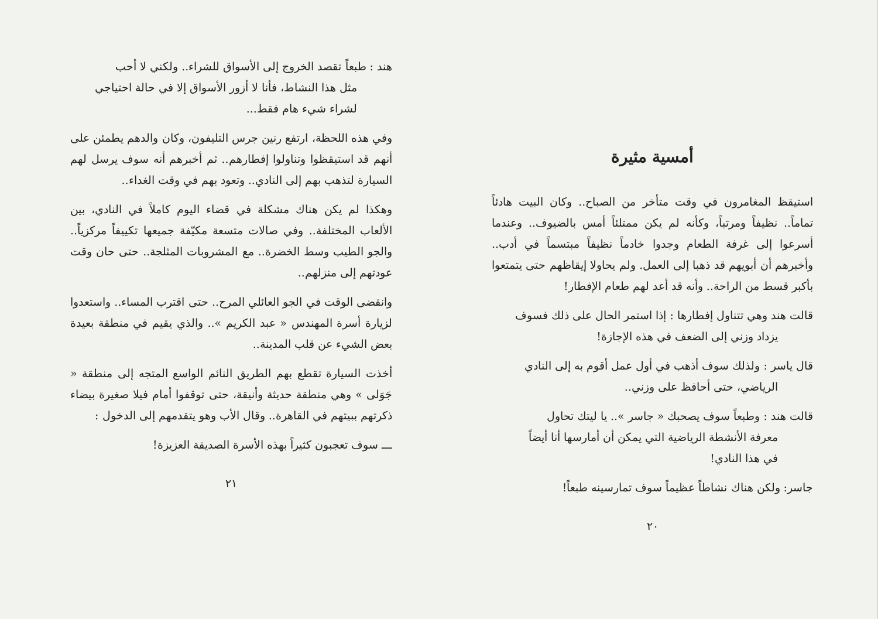أمسية مثيرة
استيقظ المغامرون في وقت متأخر من الصباح.. وكان البيت هادئاً تماماً.. نظيفاً ومرتباً، وكأنه لم يكن ممتلئاً أمس بالضيوف.. وعندما أسرعوا إلى غرفة الطعام وجدوا خادماً نظيفاً مبتسماً في أدب.. وأخبرهم أن أبويهم قد ذهبا إلى العمل. ولم يحاولا إيقاظهم حتى يتمتعوا بأكبر قسط من الراحة.. وأنه قد أعد لهم طعام الإفطار!
قالت هند وهي تتناول إفطارها : إذا استمر الحال على ذلك فسوف
يزداد وزني إلى الضعف في هذه الإجازة!
قال ياسر : ولذلك سوف أذهب في أول عمل أقوم به إلى النادي
الرياضي، حتى أحافظ على وزني..
قالت هند : وطبعاً سوف يصحبك « جاسر ».. يا ليتك تحاول
معرفة الأنشطة الرياضية التي يمكن أن أمارسها أنا أيضاً
في هذا النادي!
جاسر: ولكن هناك نشاطاً عظيماً سوف تمارسينه طبعاً!
٢٠
هند : طبعاً تقصد الخروج إلى الأسواق للشراء.. ولكني لا أحب
مثل هذا النشاط، فأنا لا أزور الأسواق إلا في حالة احتياجي
لشراء شيء هام فقط...
وفي هذه اللحظة، ارتفع رنين جرس التليفون، وكان والدهم يطمئن على أنهم قد استيقظوا وتناولوا إفطارهم.. ثم أخبرهم أنه سوف يرسل لهم السيارة لتذهب بهم إلى النادي.. وتعود بهم في وقت الغداء..
وهكذا لم يكن هناك مشكلة في قضاء اليوم كاملاً في النادي، بين الألعاب المختلفة.. وفي صالات متسعة مكيّفة جميعها تكييفاً مركزياً.. والجو الطيب وسط الخضرة.. مع المشروبات المثلجة.. حتى حان وقت عودتهم إلى منزلهم..
وانقضى الوقت في الجو العائلي المرح.. حتى اقترب المساء.. واستعدوا لزيارة أسرة المهندس « عبد الكريم ».. والذي يقيم في منطقة بعيدة بعض الشيء عن قلب المدينة..
أخذت السيارة تقطع بهم الطريق النائم الواسع المتجه إلى منطقة « جَوَلى » وهي منطقة حديثة وأنيقة، حتى توقفوا أمام فيلا صغيرة بيضاء ذكرتهم ببيتهم في القاهرة.. وقال الأب وهو يتقدمهم إلى الدخول :
ـــ سوف تعجبون كثيراً بهذه الأسرة الصديقة العزيزة!
٢١